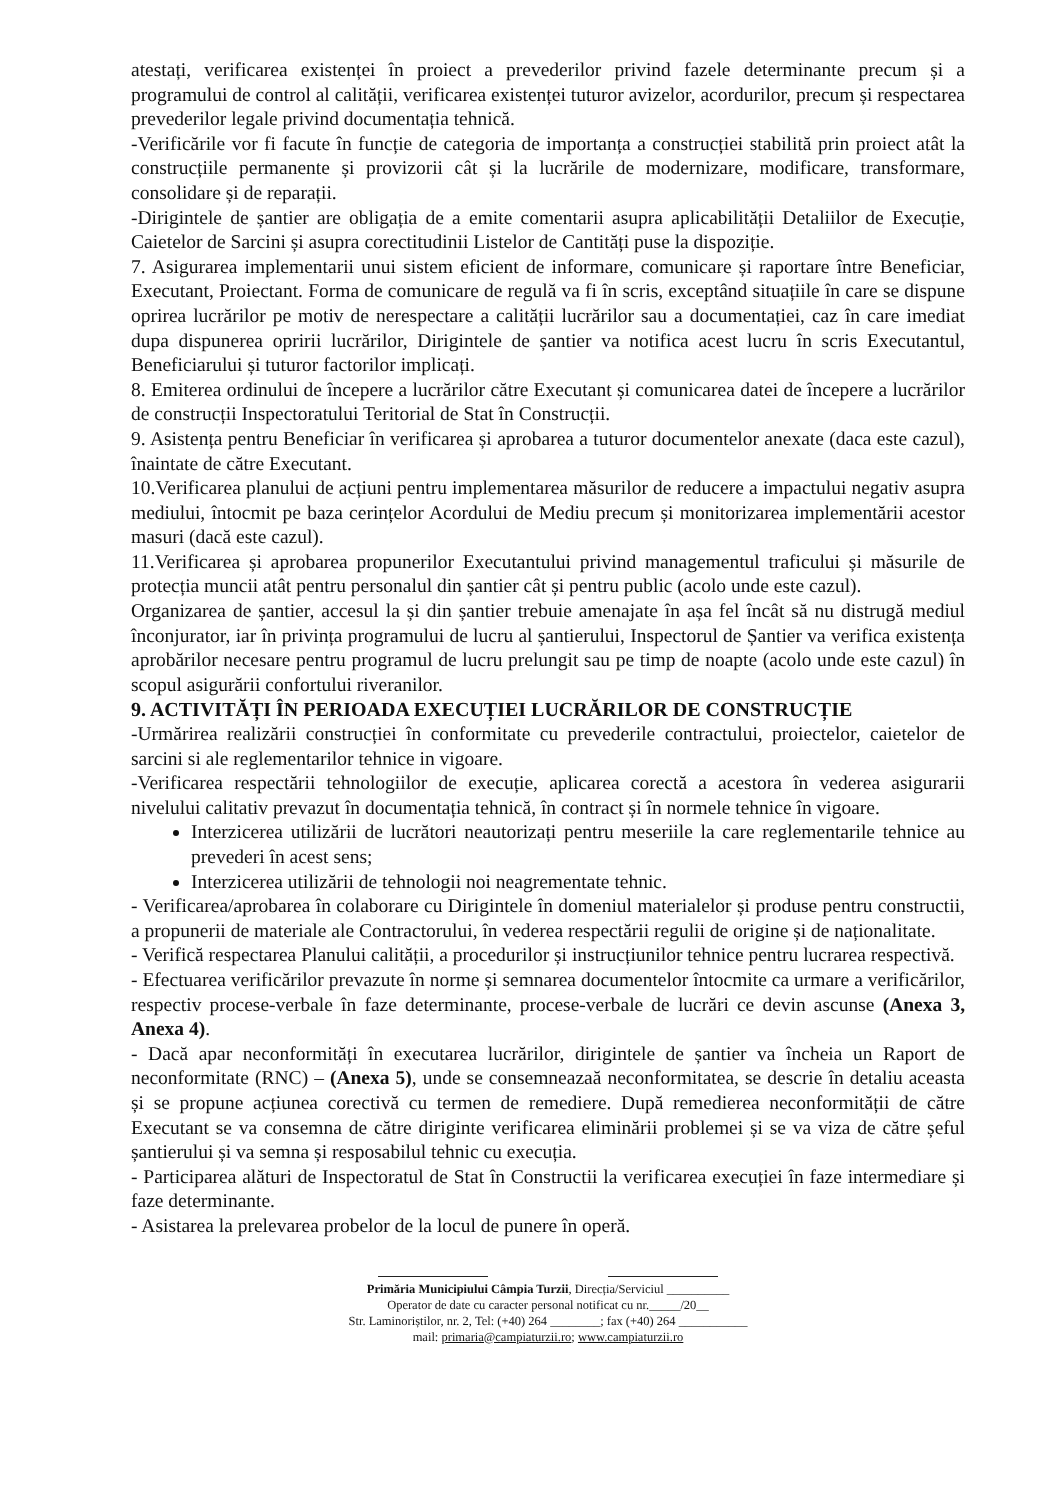atestați, verificarea existenței în proiect a prevederilor privind fazele determinante precum și a programului de control al calității, verificarea existenței tuturor avizelor, acordurilor, precum și respectarea prevederilor legale privind documentația tehnică.
-Verificările vor fi facute în funcție de categoria de importanța a construcției stabilită prin proiect atât la construcțiile permanente și provizorii cât și la lucrările de modernizare, modificare, transformare, consolidare și de reparații.
-Dirigintele de șantier are obligația de a emite comentarii asupra aplicabilității Detaliilor de Execuție, Caietelor de Sarcini și asupra corectitudinii Listelor de Cantități puse la dispoziție.
7. Asigurarea implementarii unui sistem eficient de informare, comunicare și raportare între Beneficiar, Executant, Proiectant. Forma de comunicare de regulă va fi în scris, exceptând situațiile în care se dispune oprirea lucrărilor pe motiv de nerespectare a calității lucrărilor sau a documentației, caz în care imediat dupa dispunerea opririi lucrărilor, Dirigintele de șantier va notifica acest lucru în scris Executantul, Beneficiarului și tuturor factorilor implicați.
8. Emiterea ordinului de începere a lucrărilor către Executant și comunicarea datei de începere a lucrărilor de construcții Inspectoratului Teritorial de Stat în Construcții.
9. Asistența pentru Beneficiar în verificarea și aprobarea a tuturor documentelor anexate (daca este cazul), înaintate de către Executant.
10.Verificarea planului de acțiuni pentru implementarea măsurilor de reducere a impactului negativ asupra mediului, întocmit pe baza cerințelor Acordului de Mediu precum și monitorizarea implementării acestor masuri (dacă este cazul).
11.Verificarea și aprobarea propunerilor Executantului privind managementul traficului și măsurile de protecția muncii atât pentru personalul din șantier cât și pentru public (acolo unde este cazul).
Organizarea de șantier, accesul la și din șantier trebuie amenajate în așa fel încât să nu distrugă mediul înconjurator, iar în privința programului de lucru al șantierului, Inspectorul de Șantier va verifica existența aprobărilor necesare pentru programul de lucru prelungit sau pe timp de noapte (acolo unde este cazul) în scopul asigurării confortului riveranilor.
9. ACTIVITĂȚI ÎN PERIOADA EXECUȚIEI LUCRĂRILOR DE CONSTRUCȚIE
-Urmărirea realizării construcției în conformitate cu prevederile contractului, proiectelor, caietelor de sarcini si ale reglementarilor tehnice in vigoare.
-Verificarea respectării tehnologiilor de execuție, aplicarea corectă a acestora în vederea asigurarii nivelului calitativ prevazut în documentația tehnică, în contract și în normele tehnice în vigoare.
Interzicerea utilizării de lucrători neautorizați pentru meseriile la care reglementarile tehnice au prevederi în acest sens;
Interzicerea utilizării de tehnologii noi neagrementate tehnic.
- Verificarea/aprobarea în colaborare cu Dirigintele în domeniul materialelor și produse pentru constructii, a propunerii de materiale ale Contractorului, în vederea respectării regulii de origine și de naționalitate.
- Verifică respectarea Planului calității, a procedurilor și instrucțiunilor tehnice pentru lucrarea respectivă.
- Efectuarea verificărilor prevazute în norme și semnarea documentelor întocmite ca urmare a verificărilor, respectiv procese-verbale în faze determinante, procese-verbale de lucrări ce devin ascunse (Anexa 3, Anexa 4).
- Dacă apar neconformități în executarea lucrărilor, dirigintele de șantier va încheia un Raport de neconformitate (RNC) – (Anexa 5), unde se consemneazaă neconformitatea, se descrie în detaliu aceasta și se propune acțiunea corectivă cu termen de remediere. După remedierea neconformității de către Executant se va consemna de către diriginte verificarea eliminării problemei și se va viza de către șeful șantierului și va semna și resposabilul tehnic cu execuția.
- Participarea alături de Inspectoratul de Stat în Constructii la verificarea execuției în faze intermediare și faze determinante.
- Asistarea la prelevarea probelor de la locul de punere în operă.
Primăria Municipiului Câmpia Turzii, Direcția/Serviciul __________
Operator de date cu caracter personal notificat cu nr._____/20__
Str. Laminoriștilor, nr. 2, Tel: (+40) 264 ________; fax (+40) 264 ___________
mail: primaria@campiaturzii.ro; www.campiaturzii.ro